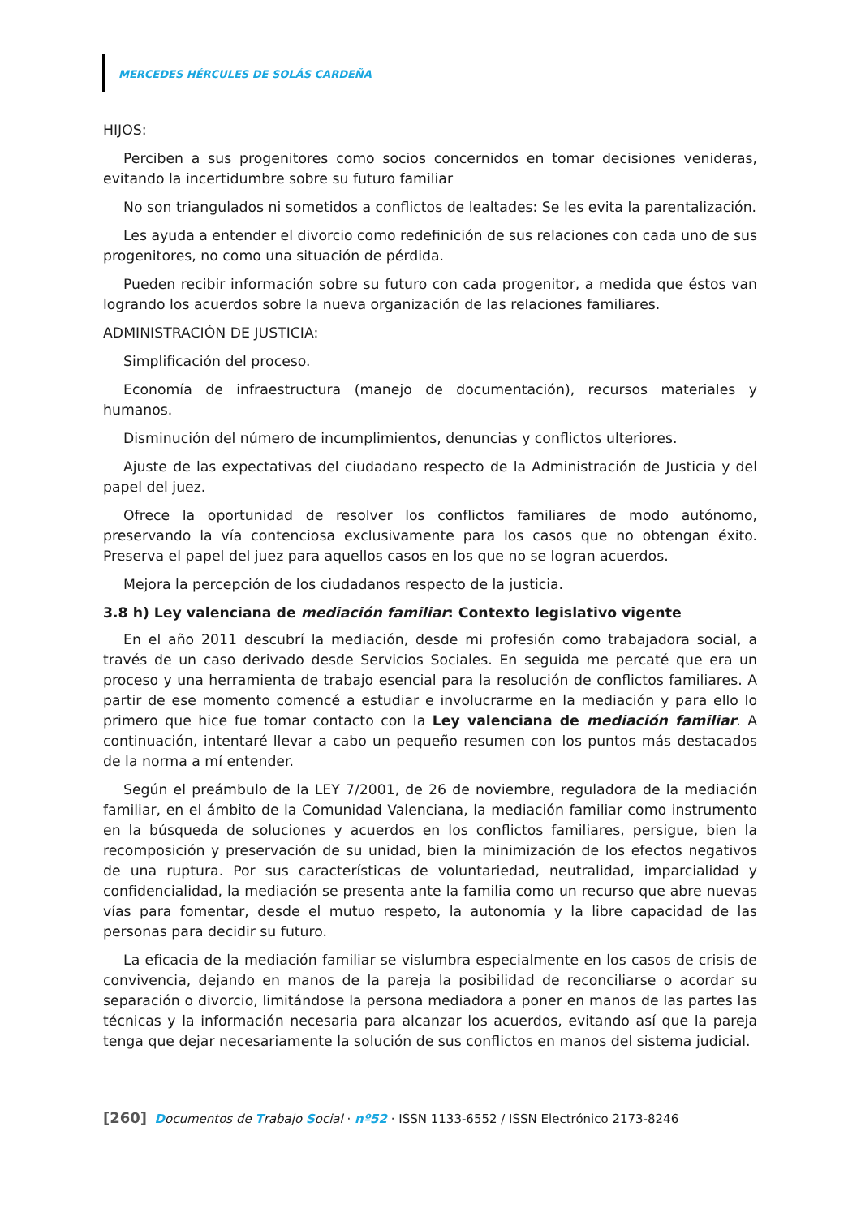MERCEDES HÉRCULES DE SOLÁS CARDEÑA
HIJOS:
Perciben a sus progenitores como socios concernidos en tomar decisiones venideras, evitando la incertidumbre sobre su futuro familiar
No son triangulados ni sometidos a conflictos de lealtades: Se les evita la parentalización.
Les ayuda a entender el divorcio como redefinición de sus relaciones con cada uno de sus progenitores, no como una situación de pérdida.
Pueden recibir información sobre su futuro con cada progenitor, a medida que éstos van logrando los acuerdos sobre la nueva organización de las relaciones familiares.
ADMINISTRACIÓN DE JUSTICIA:
Simplificación del proceso.
Economía de infraestructura (manejo de documentación), recursos materiales y humanos.
Disminución del número de incumplimientos, denuncias y conflictos ulteriores.
Ajuste de las expectativas del ciudadano respecto de la Administración de Justicia y del papel del juez.
Ofrece la oportunidad de resolver los conflictos familiares de modo autónomo, preservando la vía contenciosa exclusivamente para los casos que no obtengan éxito. Preserva el papel del juez para aquellos casos en los que no se logran acuerdos.
Mejora la percepción de los ciudadanos respecto de la justicia.
3.8 h) Ley valenciana de mediación familiar: Contexto legislativo vigente
En el año 2011 descubrí la mediación, desde mi profesión como trabajadora social, a través de un caso derivado desde Servicios Sociales. En seguida me percaté que era un proceso y una herramienta de trabajo esencial para la resolución de conflictos familiares. A partir de ese momento comencé a estudiar e involucrarme en la mediación y para ello lo primero que hice fue tomar contacto con la Ley valenciana de mediación familiar. A continuación, intentaré llevar a cabo un pequeño resumen con los puntos más destacados de la norma a mí entender.
Según el preámbulo de la LEY 7/2001, de 26 de noviembre, reguladora de la mediación familiar, en el ámbito de la Comunidad Valenciana, la mediación familiar como instrumento en la búsqueda de soluciones y acuerdos en los conflictos familiares, persigue, bien la recomposición y preservación de su unidad, bien la minimización de los efectos negativos de una ruptura. Por sus características de voluntariedad, neutralidad, imparcialidad y confidencialidad, la mediación se presenta ante la familia como un recurso que abre nuevas vías para fomentar, desde el mutuo respeto, la autonomía y la libre capacidad de las personas para decidir su futuro.
La eficacia de la mediación familiar se vislumbra especialmente en los casos de crisis de convivencia, dejando en manos de la pareja la posibilidad de reconciliarse o acordar su separación o divorcio, limitándose la persona mediadora a poner en manos de las partes las técnicas y la información necesaria para alcanzar los acuerdos, evitando así que la pareja tenga que dejar necesariamente la solución de sus conflictos en manos del sistema judicial.
[260] Documentos de Trabajo Social · nº52 · ISSN 1133-6552 / ISSN Electrónico 2173-8246